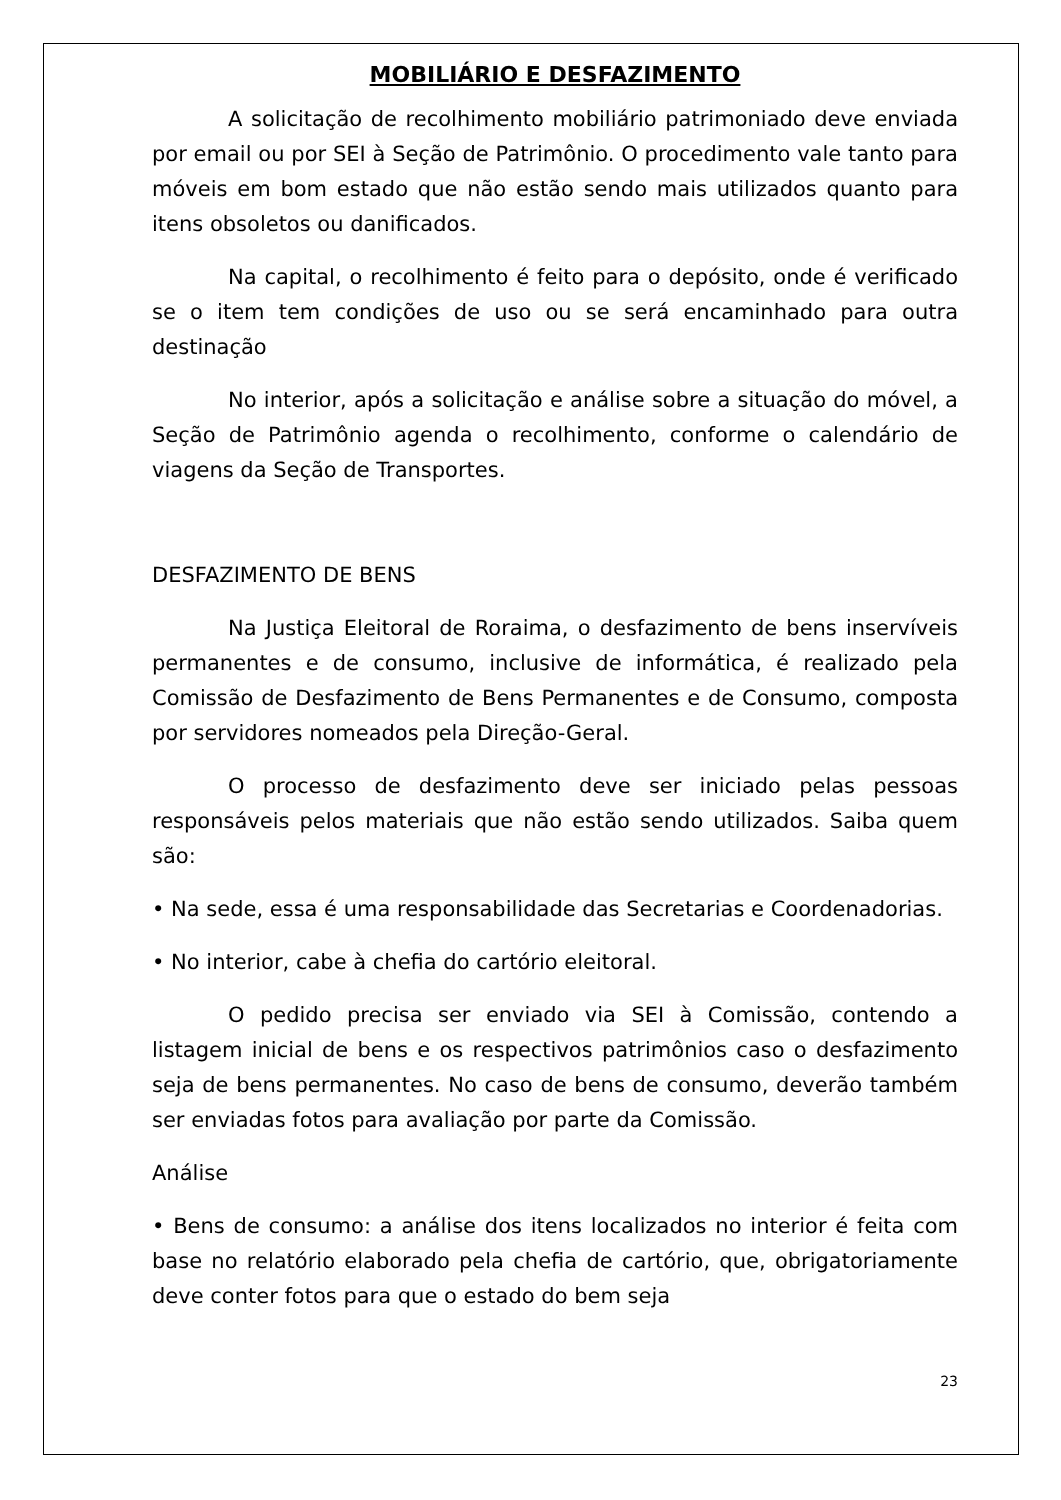MOBILIÁRIO E DESFAZIMENTO
A solicitação de recolhimento mobiliário patrimoniado deve enviada por email ou por SEI à Seção de Patrimônio. O procedimento vale tanto para móveis em bom estado que não estão sendo mais utilizados quanto para itens obsoletos ou danificados.
Na capital, o recolhimento é feito para o depósito, onde é verificado se o item tem condições de uso ou se será encaminhado para outra destinação
No interior, após a solicitação e análise sobre a situação do móvel, a Seção de Patrimônio agenda o recolhimento, conforme o calendário de viagens da Seção de Transportes.
DESFAZIMENTO DE BENS
Na Justiça Eleitoral de Roraima, o desfazimento de bens inservíveis permanentes e de consumo, inclusive de informática, é realizado pela Comissão de Desfazimento de Bens Permanentes e de Consumo, composta por servidores nomeados pela Direção-Geral.
O processo de desfazimento deve ser iniciado pelas pessoas responsáveis pelos materiais que não estão sendo utilizados. Saiba quem são:
• Na sede, essa é uma responsabilidade das Secretarias e Coordenadorias.
• No interior, cabe à chefia do cartório eleitoral.
O pedido precisa ser enviado via SEI à Comissão, contendo a listagem inicial de bens e os respectivos patrimônios caso o desfazimento seja de bens permanentes. No caso de bens de consumo, deverão também ser enviadas fotos para avaliação por parte da Comissão.
Análise
• Bens de consumo: a análise dos itens localizados no interior é feita com base no relatório elaborado pela chefia de cartório, que, obrigatoriamente deve conter fotos para que o estado do bem seja
23